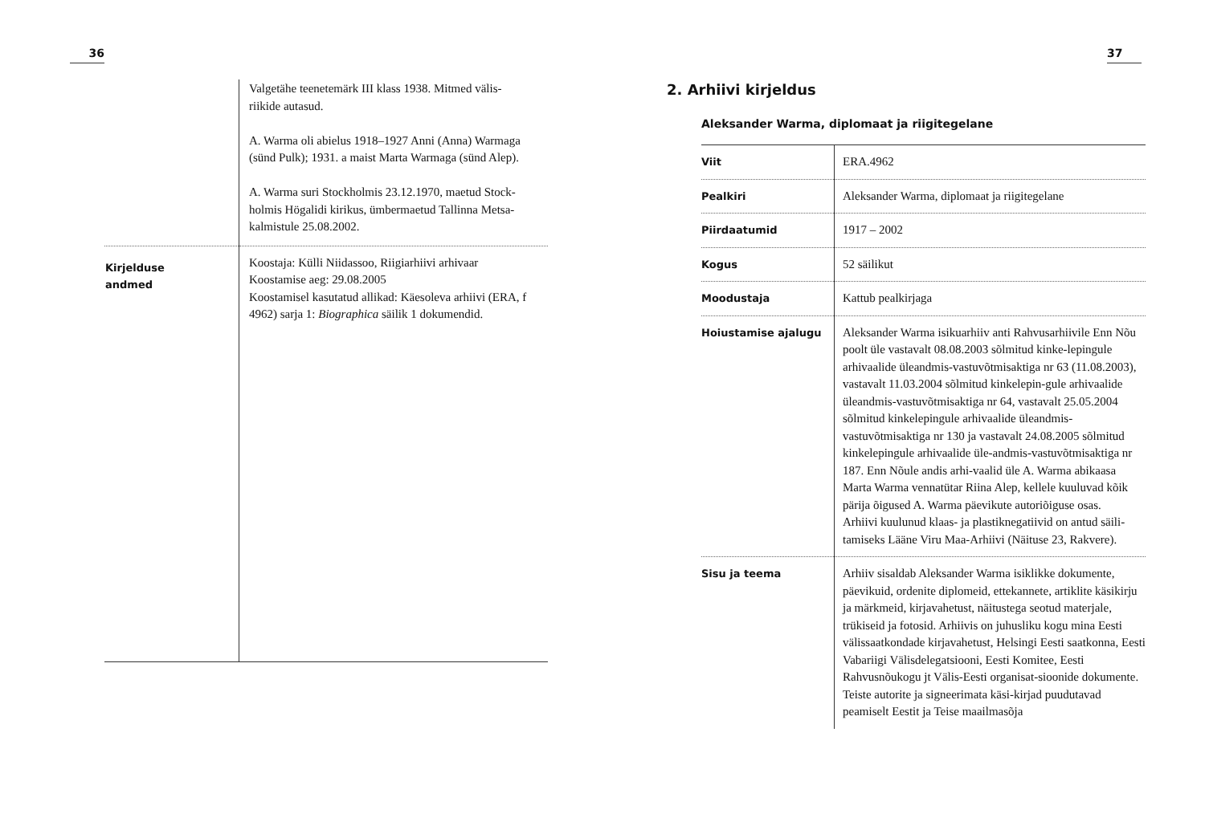36
| | Valgetähe teenetemärk III klass 1938. Mitmed välis- riikide autasud. A. Warma oli abielus 1918–1927 Anni (Anna) Warmaga (sünd Pulk); 1931. a maist Marta Warmaga (sünd Alep). A. Warma suri Stockholmis 23.12.1970, maetud Stock- holmis Högalidi kirikus, ümbermaetud Tallinna Metsa- kalmistule 25.08.2002. |
| Kirjelduse andmed | Koostaja: Külli Niidassoo, Riigiarhiivi arhivaar Koostamise aeg: 29.08.2005 Koostamisel kasutatud allikad: Käesoleva arhiivi (ERA, f 4962) sarja 1: Biographica säilik 1 dokumendid. |
37
2. Arhiivi kirjeldus
Aleksander Warma, diplomaat ja riigitegelane
| Viit | ERA.4962 |
| Pealkiri | Aleksander Warma, diplomaat ja riigitegelane |
| Piirdaatumid | 1917 – 2002 |
| Kogus | 52 säilikut |
| Moodustaja | Kattub pealkirjaga |
| Hoiustamise ajalugu | Aleksander Warma isikuarhiiv anti Rahvusarhiivile Enn Nõu poolt üle vastavalt 08.08.2003 sõlmitud kinke-lepingule arhivaalide üleandmis-vastuvõtmisaktiga nr 63 (11.08.2003), vastavalt 11.03.2004 sõlmitud kinkelepin-gule arhivaalide üleandmis-vastuvõtmisaktiga nr 64, vastavalt 25.05.2004 sõlmitud kinkelepingule arhivaalide üleandmis-vastuvõtmisaktiga nr 130 ja vastavalt 24.08.2005 sõlmitud kinkelepingule arhivaalide üle-andmis-vastuvõtmisaktiga nr 187. Enn Nõule andis arhi-vaalid üle A. Warma abikaasa Marta Warma vennatütar Riina Alep, kellele kuuluvad kõik pärija õigused A. Warma päevikute autoriõiguse osas. Arhiivi kuulunud klaas- ja plastiknegatiivid on antud säili-tamiseks Lääne Viru Maa-Arhiivi (Näituse 23, Rakvere). |
| Sisu ja teema | Arhiiv sisaldab Aleksander Warma isiklikke dokumente, päevikuid, ordenite diplomeid, ettekannete, artiklite käsikirju ja märkmeid, kirjavahetust, näitustega seotud materjale, trükiseid ja fotosid. Arhiivis on juhusliku kogu mina Eesti välissaatkondade kirjavahetust, Helsingi Eesti saatkonna, Eesti Vabariigi Välisdelegatsiooni, Eesti Komitee, Eesti Rahvusnõukogu jt Välis-Eesti organisat-sioonide dokumente. Teiste autorite ja signeerimata käsi-kirjad puudutavad peamiselt Eestit ja Teise maailmasõja |